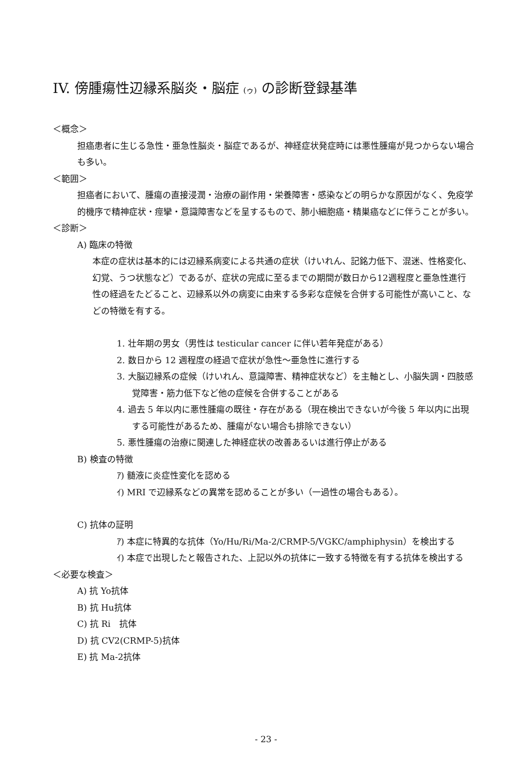IV. 傍腫瘍性辺縁系脳炎・脳症 (ゥ) の診断登録基準
＜概念＞
担癌患者に生じる急性・亜急性脳炎・脳症であるが、神経症状発症時には悪性腫瘍が見つからない場合も多い。
＜範囲＞
担癌者において、腫瘍の直接浸潤・治療の副作用・栄養障害・感染などの明らかな原因がなく、免疫学的機序で精神症状・痙攣・意識障害などを呈するもので、肺小細胞癌・精巣癌などに伴うことが多い。
＜診断＞
A) 臨床の特徴
本症の症状は基本的には辺縁系病変による共通の症状（けいれん、記銘力低下、混迷、性格変化、幻覚、うつ状態など）であるが、症状の完成に至るまでの期間が数日から12週程度と亜急性進行性の経過をたどること、辺縁系以外の病変に由来する多彩な症候を合併する可能性が高いこと、などの特徴を有する。
1. 壮年期の男女（男性は testicular cancer に伴い若年発症がある）
2. 数日から 12 週程度の経過で症状が急性～亜急性に進行する
3. 大脳辺縁系の症候（けいれん、意識障害、精神症状など）を主軸とし、小脳失調・四肢感覚障害・筋力低下など他の症候を合併することがある
4. 過去 5 年以内に悪性腫瘍の既往・存在がある（現在検出できないが今後 5 年以内に出現する可能性があるため、腫瘍がない場合も排除できない）
5. 悪性腫瘍の治療に関連した神経症状の改善あるいは進行停止がある
B) 検査の特徴
ｱ) 髄液に炎症性変化を認める
ｲ) MRI で辺縁系などの異常を認めることが多い（一過性の場合もある）。
C) 抗体の証明
ｱ) 本症に特異的な抗体（Yo/Hu/Ri/Ma-2/CRMP-5/VGKC/amphiphysin）を検出する
ｲ) 本症で出現したと報告された、上記以外の抗体に一致する特徴を有する抗体を検出する
＜必要な検査＞
A) 抗 Yo抗体
B) 抗 Hu抗体
C) 抗 Ri　抗体
D) 抗 CV2(CRMP-5)抗体
E) 抗 Ma-2抗体
- 23 -